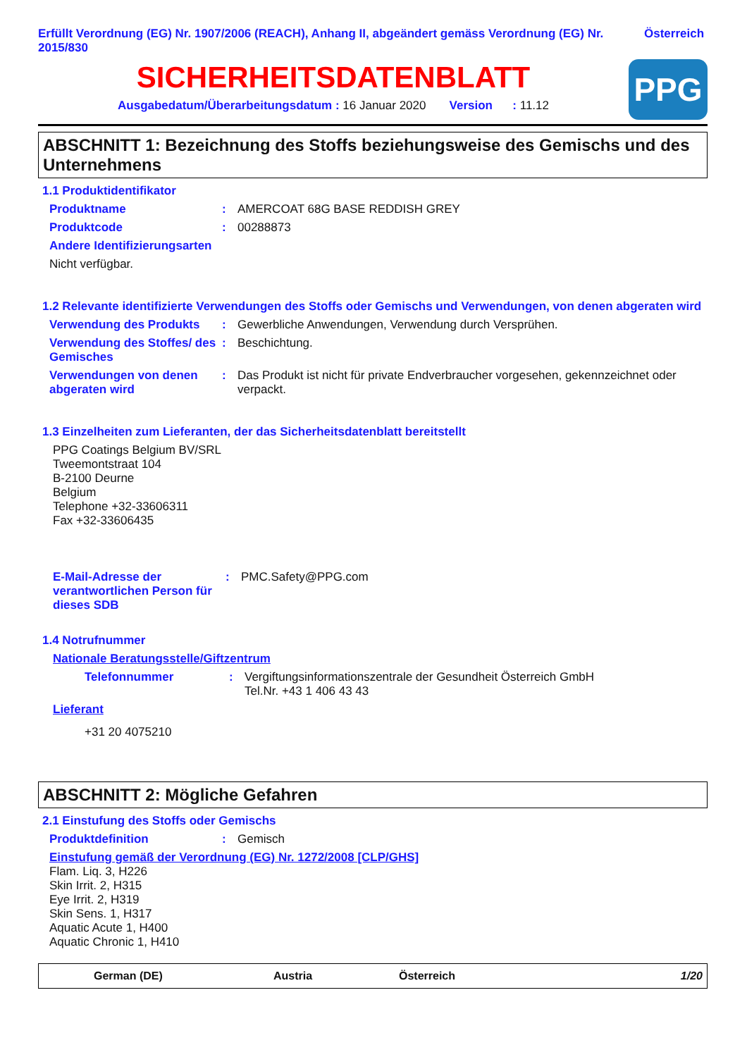Erfüllt Verordnung (EG) Nr. 1907/2006 (REACH), Anhang II, abgeändert gemäss Verordnung (EG) Nr. 2015/830
Österreich
SICHERHEITSDATENBLATT
Ausgabedatum/Überarbeitungsdatum : 16 Januar 2020 Version : 11.12
PPG
ABSCHNITT 1: Bezeichnung des Stoffs beziehungsweise des Gemischs und des Unternehmens
1.1 Produktidentifikator
Produktname: AMERCOAT 68G BASE REDDISH GREY
Produktcode: 00288873
Andere Identifizierungsarten
Nicht verfügbar.
1.2 Relevante identifizierte Verwendungen des Stoffs oder Gemischs und Verwendungen, von denen abgeraten wird
Verwendung des Produkts: Gewerbliche Anwendungen, Verwendung durch Versprühen.
Verwendung des Stoffes/ des Gemisches: Beschichtung.
Verwendungen von denen abgeraten wird: Das Produkt ist nicht für private Endverbraucher vorgesehen, gekennzeichnet oder verpackt.
1.3 Einzelheiten zum Lieferanten, der das Sicherheitsdatenblatt bereitstellt
PPG Coatings Belgium BV/SRL
Tweemontstraat 104
B-2100 Deurne
Belgium
Telephone +32-33606311
Fax +32-33606435
E-Mail-Adresse der verantwortlichen Person für dieses SDB: PMC.Safety@PPG.com
1.4 Notrufnummer
Nationale Beratungsstelle/Giftzentrum
Telefonnummer: Vergiftungsinformationszentrale der Gesundheit Österreich GmbH
Tel.Nr. +43 1 406 43 43
Lieferant
+31 20 4075210
ABSCHNITT 2: Mögliche Gefahren
2.1 Einstufung des Stoffs oder Gemischs
Produktdefinition: Gemisch
Einstufung gemäß der Verordnung (EG) Nr. 1272/2008 [CLP/GHS]
Flam. Liq. 3, H226
Skin Irrit. 2, H315
Eye Irrit. 2, H319
Skin Sens. 1, H317
Aquatic Acute 1, H400
Aquatic Chronic 1, H410
German (DE) Austria Österreich 1/20